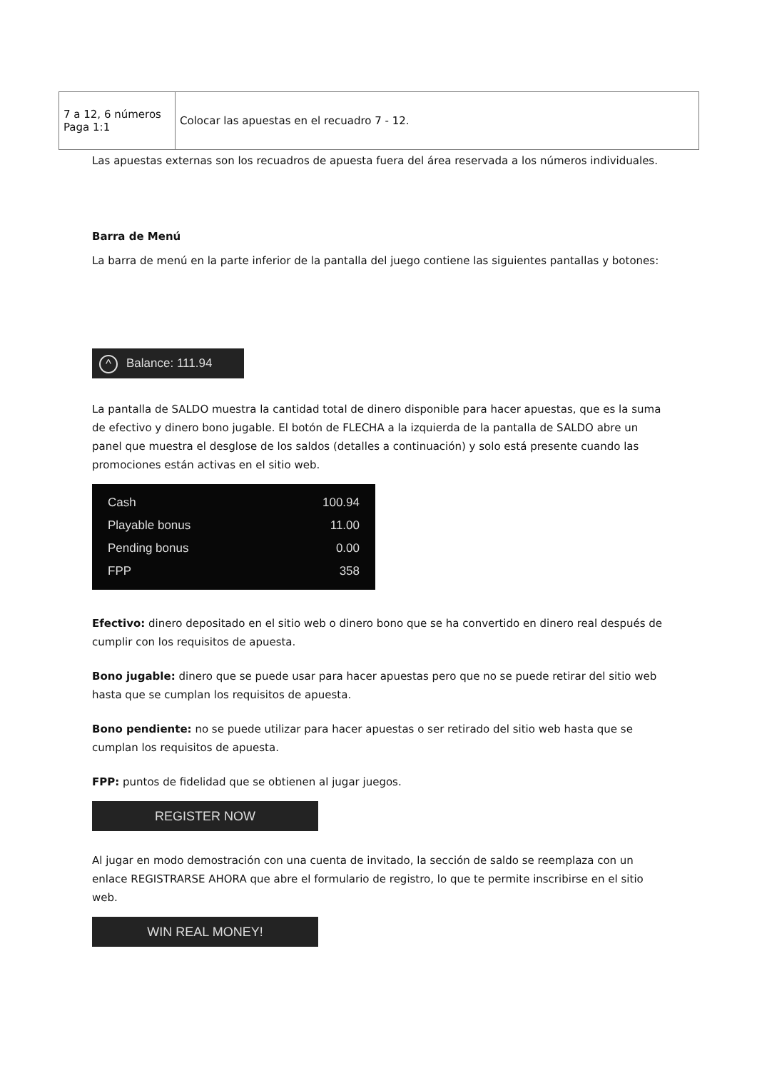| 7 a 12, 6 números Paga 1:1 | Colocar las apuestas en el recuadro 7 - 12. |
Las apuestas externas son los recuadros de apuesta fuera del área reservada a los números individuales.
Barra de Menú
La barra de menú en la parte inferior de la pantalla del juego contiene las siguientes pantallas y botones:
^ Balance: 111.94
La pantalla de SALDO muestra la cantidad total de dinero disponible para hacer apuestas, que es la suma de efectivo y dinero bono jugable. El botón de FLECHA a la izquierda de la pantalla de SALDO abre un panel que muestra el desglose de los saldos (detalles a continuación) y solo está presente cuando las promociones están activas en el sitio web.
Cash 100.94
Playable bonus 11.00
Pending bonus 0.00
FPP 358
Efectivo: dinero depositado en el sitio web o dinero bono que se ha convertido en dinero real después de cumplir con los requisitos de apuesta.
Bono jugable: dinero que se puede usar para hacer apuestas pero que no se puede retirar del sitio web hasta que se cumplan los requisitos de apuesta.
Bono pendiente: no se puede utilizar para hacer apuestas o ser retirado del sitio web hasta que se cumplan los requisitos de apuesta.
FPP: puntos de fidelidad que se obtienen al jugar juegos.
REGISTER NOW
Al jugar en modo demostración con una cuenta de invitado, la sección de saldo se reemplaza con un enlace REGISTRARSE AHORA que abre el formulario de registro, lo que te permite inscribirse en el sitio web.
WIN REAL MONEY!